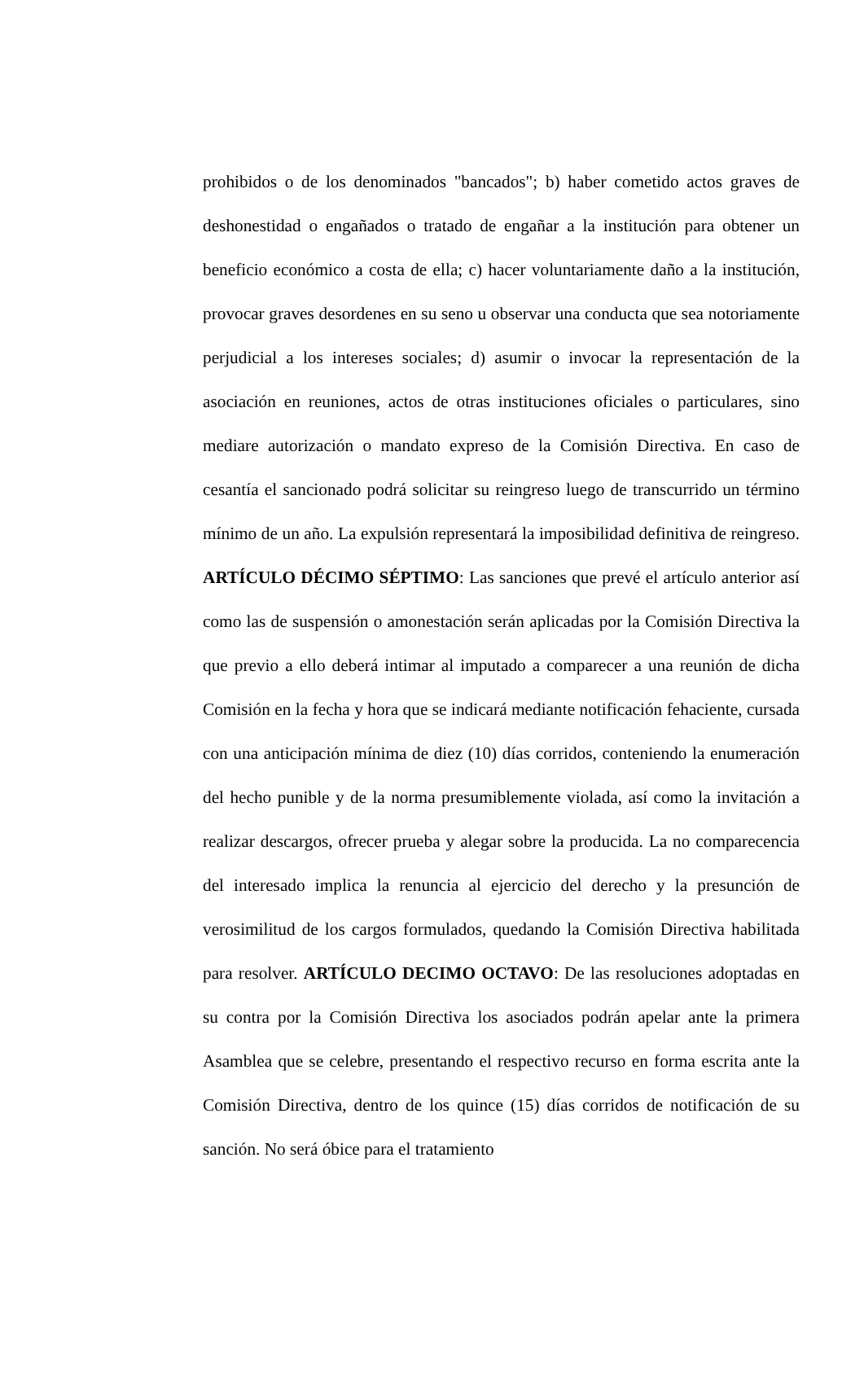prohibidos o de los denominados "bancados"; b) haber cometido actos graves de deshonestidad o engañados o tratado de engañar a la institución para obtener un beneficio económico a costa de ella; c) hacer voluntariamente daño a la institución, provocar graves desordenes en su seno u observar una conducta que sea notoriamente perjudicial a los intereses sociales; d) asumir o invocar la representación de la asociación en reuniones, actos de otras instituciones oficiales o particulares, sino mediare autorización o mandato expreso de la Comisión Directiva. En caso de cesantía el sancionado podrá solicitar su reingreso luego de transcurrido un término mínimo de un año. La expulsión representará la imposibilidad definitiva de reingreso. ARTÍCULO DÉCIMO SÉPTIMO: Las sanciones que prevé el artículo anterior así como las de suspensión o amonestación serán aplicadas por la Comisión Directiva la que previo a ello deberá intimar al imputado a comparecer a una reunión de dicha Comisión en la fecha y hora que se indicará mediante notificación fehaciente, cursada con una anticipación mínima de diez (10) días corridos, conteniendo la enumeración del hecho punible y de la norma presumiblemente violada, así como la invitación a realizar descargos, ofrecer prueba y alegar sobre la producida. La no comparecencia del interesado implica la renuncia al ejercicio del derecho y la presunción de verosimilitud de los cargos formulados, quedando la Comisión Directiva habilitada para resolver. ARTÍCULO DECIMO OCTAVO: De las resoluciones adoptadas en su contra por la Comisión Directiva los asociados podrán apelar ante la primera Asamblea que se celebre, presentando el respectivo recurso en forma escrita ante la Comisión Directiva, dentro de los quince (15) días corridos de notificación de su sanción. No será óbice para el tratamiento